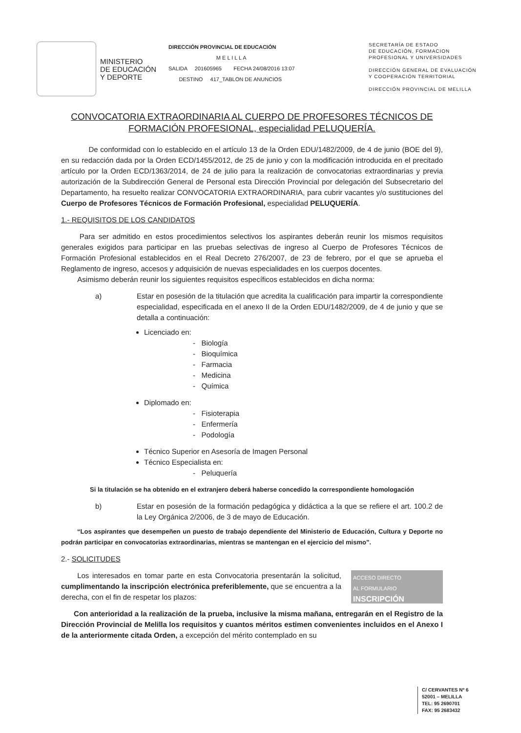MINISTERIO
DE EDUCACIÓN
Y DEPORTE
DIRECCIÓN PROVINCIAL DE EDUCACIÓN
M E L I L L A
SALIDA 201605965 FECHA 24/08/2016 13:07
DESTINO 417_TABLON DE ANUNCIOS
SECRETARÍA DE ESTADO
DE EDUCACIÓN, FORMACION
PROFESIONAL Y UNIVERSIDADES
DIRECCIÓN GENERAL DE EVALUACIÓN
Y COOPERACIÓN TERRITORIAL
DIRECCIÓN PROVINCIAL DE MELILLA
CONVOCATORIA EXTRAORDINARIA AL CUERPO DE PROFESORES TÉCNICOS DE FORMACIÓN PROFESIONAL, especialidad PELUQUERÍA.
De conformidad con lo establecido en el artículo 13 de la Orden EDU/1482/2009, de 4 de junio (BOE del 9), en su redacción dada por la Orden ECD/1455/2012, de 25 de junio y con la modificación introducida en el precitado artículo por la Orden ECD/1363/2014, de 24 de julio para la realización de convocatorias extraordinarias y previa autorización de la Subdirección General de Personal esta Dirección Provincial por delegación del Subsecretario del Departamento, ha resuelto realizar CONVOCATORIA EXTRAORDINARIA, para cubrir vacantes y/o sustituciones del Cuerpo de Profesores Técnicos de Formación Profesional, especialidad PELUQUERÍA.
1.- REQUISITOS DE LOS CANDIDATOS
Para ser admitido en estos procedimientos selectivos los aspirantes deberán reunir los mismos requisitos generales exigidos para participar en las pruebas selectivas de ingreso al Cuerpo de Profesores Técnicos de Formación Profesional establecidos en el Real Decreto 276/2007, de 23 de febrero, por el que se aprueba el Reglamento de ingreso, accesos y adquisición de nuevas especialidades en los cuerpos docentes.
Asimismo deberán reunir los siguientes requisitos específicos establecidos en dicha norma:
a) Estar en posesión de la titulación que acredita la cualificación para impartir la correspondiente especialidad, especificada en el anexo II de la Orden EDU/1482/2009, de 4 de junio y que se detalla a continuación:
Licenciado en:
- Biología
- Bioquímica
- Farmacia
- Medicina
- Química
Diplomado en:
- Fisioterapia
- Enfermería
- Podología
Técnico Superior en Asesoría de Imagen Personal
Técnico Especialista en:
- Peluquería
Si la titulación se ha obtenido en el extranjero deberá haberse concedido la correspondiente homologación
b) Estar en posesión de la formación pedagógica y didáctica a la que se refiere el art. 100.2 de la Ley Orgánica 2/2006, de 3 de mayo de Educación.
“Los aspirantes que desempeñen un puesto de trabajo dependiente del Ministerio de Educación, Cultura y Deporte no podrán participar en convocatorias extraordinarias, mientras se mantengan en el ejercicio del mismo”.
2.- SOLICITUDES
ACCESO DIRECTO
AL FORMULARIO
INSCRIPCIÓN
Los interesados en tomar parte en esta Convocatoria presentarán la solicitud, cumplimentando la inscripción electrónica preferiblemente, que se encuentra a la derecha, con el fin de respetar los plazos:
Con anterioridad a la realización de la prueba, inclusive la misma mañana, entregarán en el Registro de la Dirección Provincial de Melilla los requisitos y cuantos méritos estimen convenientes incluidos en el Anexo I de la anteriormente citada Orden, a excepción del mérito contemplado en su
C/ CERVANTES Nº 6
52001 – MELILLA
TEL: 95 2690701
FAX: 95 2683432